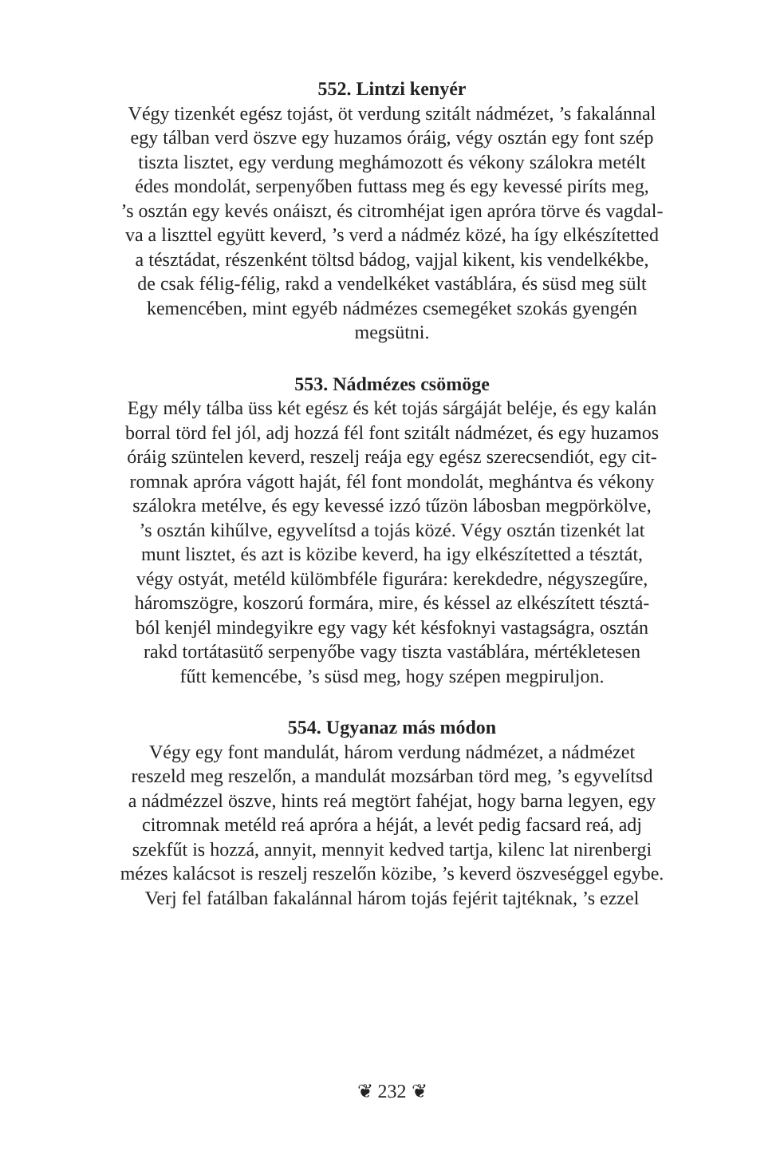552. Lintzi kenyér
Végy tizenkét egész tojást, öt verdung szitált nádmézet, ’s fakalánnal
egy tálban verd öszve egy huzamos óráig, végy osztán egy font szép
tiszta lisztet, egy verdung meghámozott és vékony szálokra metélt
édes mondolát, serpenyőben futtass meg és egy kevessé piríts meg,
’s osztán egy kevés onáiszt, és citromhéjat igen apróra törve és vagdal-
va a liszttel együtt keverd, ’s verd a nádméz közé, ha így elkészítetted
a tésztádat, részenként töltsd bádog, vajjal kikent, kis vendelkékbe,
de csak félig-félig, rakd a vendelkéket vastáblára, és süsd meg sült
kemencében, mint egyéb nádmézes csemegéket szokás gyengén
megsütni.
553. Nádmézes csömöge
Egy mély tálba üss két egész és két tojás sárgáját beléje, és egy kalán
borral törd fel jól, adj hozzá fél font szitált nádmézet, és egy huzamos
óráig szüntelen keverd, reszelj reája egy egész szerecsendiót, egy cit-
romnak apróra vágott haját, fél font mondolát, meghántva és vékony
szálokra metélve, és egy kevessé izzó tűzön lábosban megpörkölve,
’s osztán kihűlve, egyvelítsd a tojás közé. Végy osztán tizenkét lat
munt lisztet, és azt is közibe keverd, ha igy elkészítetted a tésztát,
végy ostyát, metéld külömbféle figurára: kerekdedre, négyszegűre,
háromszögre, koszorú formára, mire, és késsel az elkészített tésztá-
ból kenjél mindegyikre egy vagy két késfoknyi vastagságra, osztán
rakd tortátasütő serpenyőbe vagy tiszta vastáblára, mértékletesen
fűtt kemencébe, ’s süsd meg, hogy szépen megpiruljon.
554. Ugyanaz más módon
Végy egy font mandulát, három verdung nádmézet, a nádmézet
reszeld meg reszelőn, a mandulát mozsárban törd meg, ’s egyvelítsd
a nádmézzel öszve, hints reá megtört fahéjat, hogy barna legyen, egy
citromnak metéld reá apróra a héját, a levét pedig facsard reá, adj
szekfűt is hozzá, annyit, mennyit kedved tartja, kilenc lat nirenbergi
mézes kalácsot is reszelj reszelőn közibe, ’s keverd öszveséggel egybe.
Verj fel fatálban fakalánnal három tojás fejérit tajtéknak, ’s ezzel
❦ 232 ❦